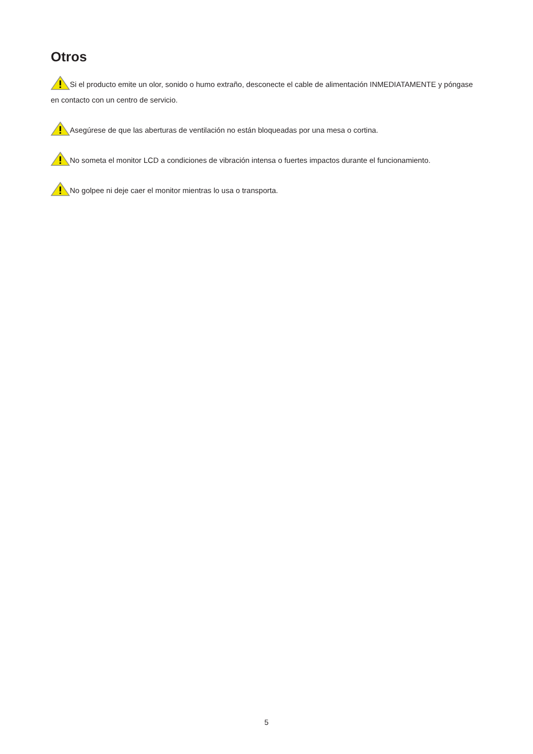Otros
Si el producto emite un olor, sonido o humo extraño, desconecte el cable de alimentación INMEDIATAMENTE y póngase en contacto con un centro de servicio.
Asegúrese de que las aberturas de ventilación no están bloqueadas por una mesa o cortina.
No someta el monitor LCD a condiciones de vibración intensa o fuertes impactos durante el funcionamiento.
No golpee ni deje caer el monitor mientras lo usa o transporta.
5